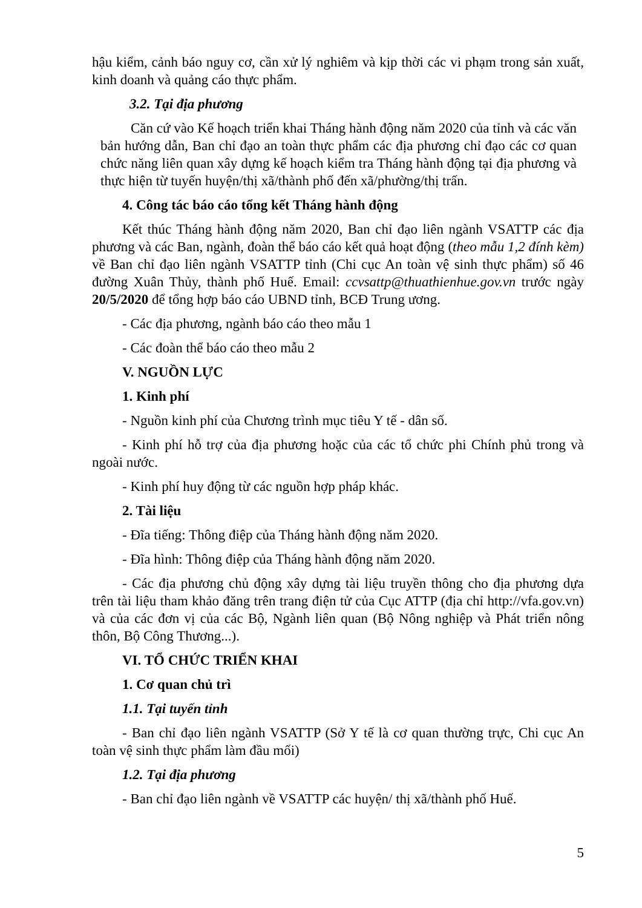hậu kiểm, cảnh báo nguy cơ, cần xử lý nghiêm và kịp thời các vi phạm trong sản xuất, kinh doanh và quảng cáo thực phẩm.
3.2. Tại địa phương
Căn cứ vào Kế hoạch triển khai Tháng hành động năm 2020 của tỉnh và các văn bản hướng dẫn, Ban chỉ đạo an toàn thực phẩm các địa phương chỉ đạo các cơ quan chức năng liên quan xây dựng kế hoạch kiểm tra Tháng hành động tại địa phương và thực hiện từ tuyến huyện/thị xã/thành phố đến xã/phường/thị trấn.
4. Công tác báo cáo tổng kết Tháng hành động
Kết thúc Tháng hành động năm 2020, Ban chỉ đạo liên ngành VSATTP các địa phương và các Ban, ngành, đoàn thể báo cáo kết quả hoạt động (theo mẫu 1,2 đính kèm) về Ban chỉ đạo liên ngành VSATTP tỉnh (Chi cục An toàn vệ sinh thực phẩm) số 46 đường Xuân Thủy, thành phố Huế. Email: ccvsattp@thuathienhue.gov.vn trước ngày 20/5/2020 để tổng hợp báo cáo UBND tỉnh, BCĐ Trung ương.
- Các địa phương, ngành báo cáo theo mẫu 1
- Các đoàn thể báo cáo theo mẫu 2
V. NGUỒN LỰC
1. Kinh phí
- Nguồn kinh phí của Chương trình mục tiêu Y tế - dân số.
- Kinh phí hỗ trợ của địa phương hoặc của các tổ chức phi Chính phủ trong và ngoài nước.
- Kinh phí huy động từ các nguồn hợp pháp khác.
2. Tài liệu
- Đĩa tiếng: Thông điệp của Tháng hành động năm 2020.
- Đĩa hình: Thông điệp của Tháng hành động năm 2020.
- Các địa phương chủ động xây dựng tài liệu truyền thông cho địa phương dựa trên tài liệu tham khảo đăng trên trang điện tử của Cục ATTP (địa chỉ http://vfa.gov.vn) và của các đơn vị của các Bộ, Ngành liên quan (Bộ Nông nghiệp và Phát triển nông thôn, Bộ Công Thương...).
VI. TỔ CHỨC TRIỂN KHAI
1. Cơ quan chủ trì
1.1. Tại tuyến tỉnh
- Ban chỉ đạo liên ngành VSATTP (Sở Y tế là cơ quan thường trực, Chi cục An toàn vệ sinh thực phẩm làm đầu mối)
1.2. Tại địa phương
- Ban chỉ đạo liên ngành về VSATTP các huyện/ thị xã/thành phố Huế.
5